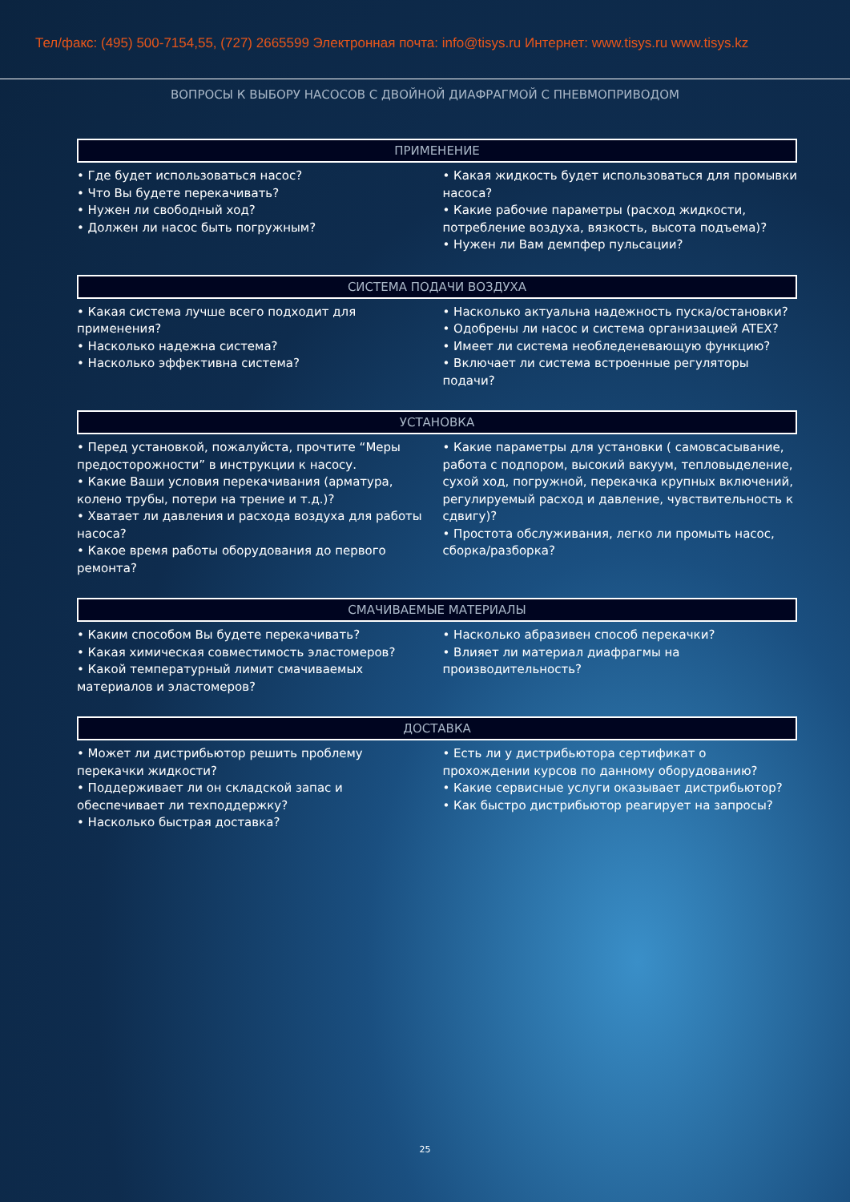Тел/факс: (495) 500-7154,55, (727) 2665599 Электронная почта: info@tisys.ru Интернет: www.tisys.ru www.tisys.kz
ВОПРОСЫ К ВЫБОРУ НАСОСОВ С ДВОЙНОЙ ДИАФРАГМОЙ С ПНЕВМОПРИВОДОМ
ПРИМЕНЕНИЕ
• Где будет использоваться насос?
• Что Вы будете перекачивать?
• Нужен ли свободный ход?
• Должен ли насос быть погружным?
• Какая жидкость будет использоваться для промывки насоса?
• Какие рабочие параметры (расход жидкости, потребление воздуха, вязкость, высота подъема)?
• Нужен ли Вам демпфер пульсации?
СИСТЕМА ПОДАЧИ ВОЗДУХА
• Какая система лучше всего подходит для применения?
• Насколько надежна система?
• Насколько эффективна система?
• Насколько актуальна надежность пуска/остановки?
• Одобрены ли насос и система организацией ATEX?
• Имеет ли система необледеневающую функцию?
• Включает ли система встроенные регуляторы подачи?
УСТАНОВКА
• Перед установкой, пожалуйста, прочтите “Меры предосторожности” в инструкции к насосу.
• Какие Ваши условия перекачивания (арматура, колено трубы, потери на трение и т.д.)?
• Хватает ли давления и расхода воздуха для работы насоса?
• Какое время работы оборудования до первого ремонта?
• Какие параметры для установки ( самовсасывание, работа с подпором, высокий вакуум, тепловыделение, сухой ход, погружной, перекачка крупных включений, регулируемый расход и давление, чувствительность к сдвигу)?
• Простота обслуживания, легко ли промыть насос, сборка/разборка?
СМАЧИВАЕМЫЕ МАТЕРИАЛЫ
• Каким способом Вы будете перекачивать?
• Какая химическая совместимость эластомеров?
• Какой температурный лимит смачиваемых материалов и эластомеров?
• Насколько абразивен способ перекачки?
• Влияет ли материал диафрагмы на производительность?
ДОСТАВКА
• Может ли дистрибьютор решить проблему перекачки жидкости?
• Поддерживает ли он складской запас и обеспечивает ли техподдержку?
• Насколько быстрая доставка?
• Есть ли у дистрибьютора сертификат о прохождении курсов по данному оборудованию?
• Какие сервисные услуги оказывает дистрибьютор?
• Как быстро дистрибьютор реагирует на запросы?
25